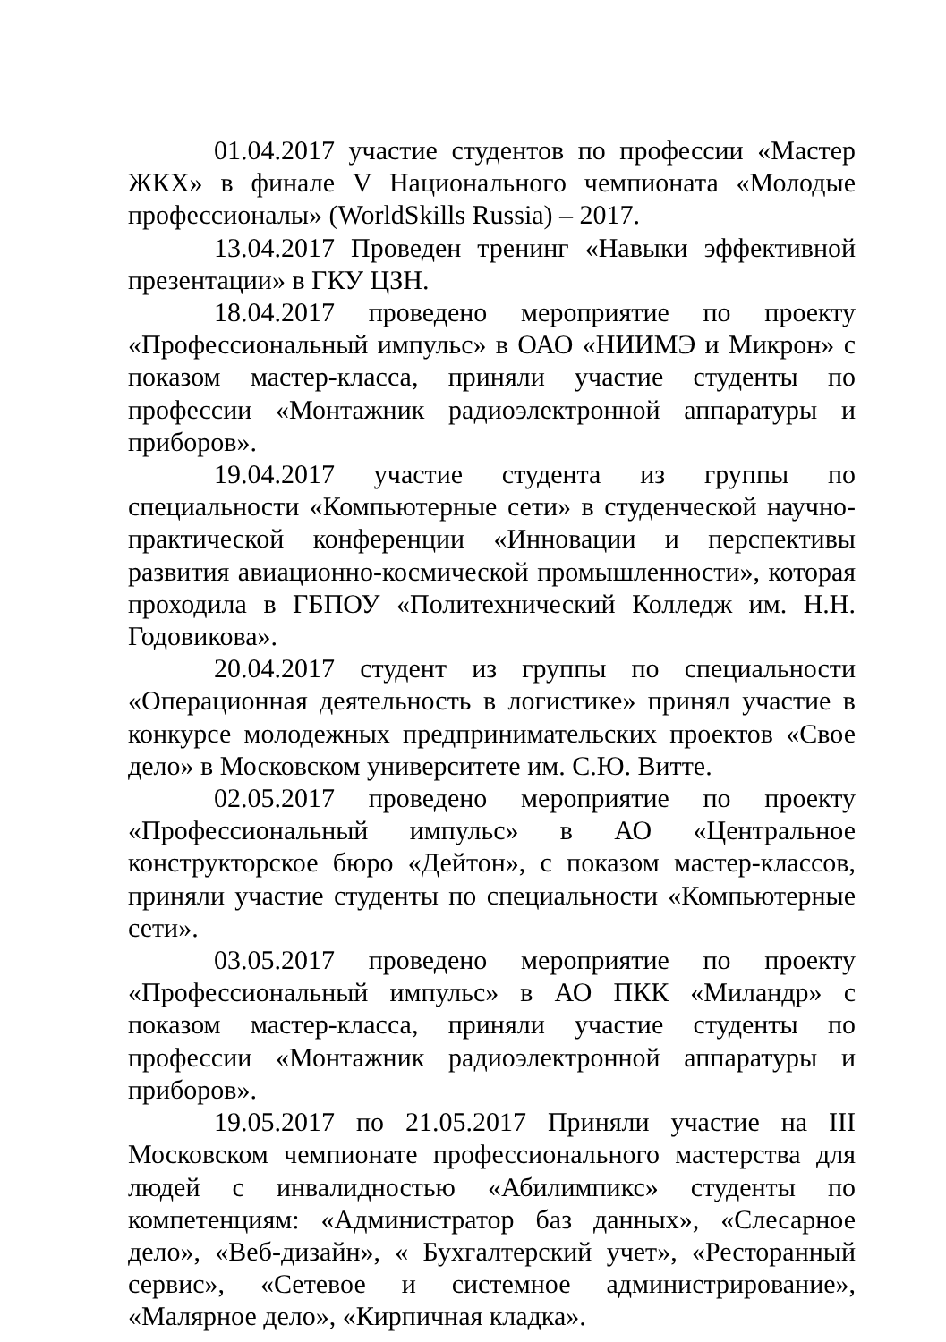01.04.2017 участие студентов по профессии «Мастер ЖКХ» в финале V Национального чемпионата «Молодые профессионалы» (WorldSkills Russia) – 2017.
13.04.2017 Проведен тренинг «Навыки эффективной презентации» в ГКУ ЦЗН.
18.04.2017 проведено мероприятие по проекту «Профессиональный импульс» в ОАО «НИИМЭ и Микрон» с показом мастер-класса, приняли участие студенты по профессии «Монтажник радиоэлектронной аппаратуры и приборов».
19.04.2017 участие студента из группы по специальности «Компьютерные сети» в студенческой научно-практической конференции «Инновации и перспективы развития авиационно-космической промышленности», которая проходила в ГБПОУ «Политехнический Колледж им. Н.Н. Годовикова».
20.04.2017 студент из группы по специальности «Операционная деятельность в логистике» принял участие в конкурсе молодежных предпринимательских проектов «Свое дело» в Московском университете им. С.Ю. Витте.
02.05.2017 проведено мероприятие по проекту «Профессиональный импульс» в АО «Центральное конструкторское бюро «Дейтон», с показом мастер-классов, приняли участие студенты по специальности «Компьютерные сети».
03.05.2017 проведено мероприятие по проекту «Профессиональный импульс» в АО ПКК «Миландр» с показом мастер-класса, приняли участие студенты по профессии «Монтажник радиоэлектронной аппаратуры и приборов».
19.05.2017 по 21.05.2017 Приняли участие на III Московском чемпионате профессионального мастерства для людей с инвалидностью «Абилимпикс» студенты по компетенциям: «Администратор баз данных», «Слесарное дело», «Веб-дизайн», « Бухгалтерский учет», «Ресторанный сервис», «Сетевое и системное администрирование», «Малярное дело», «Кирпичная кладка».